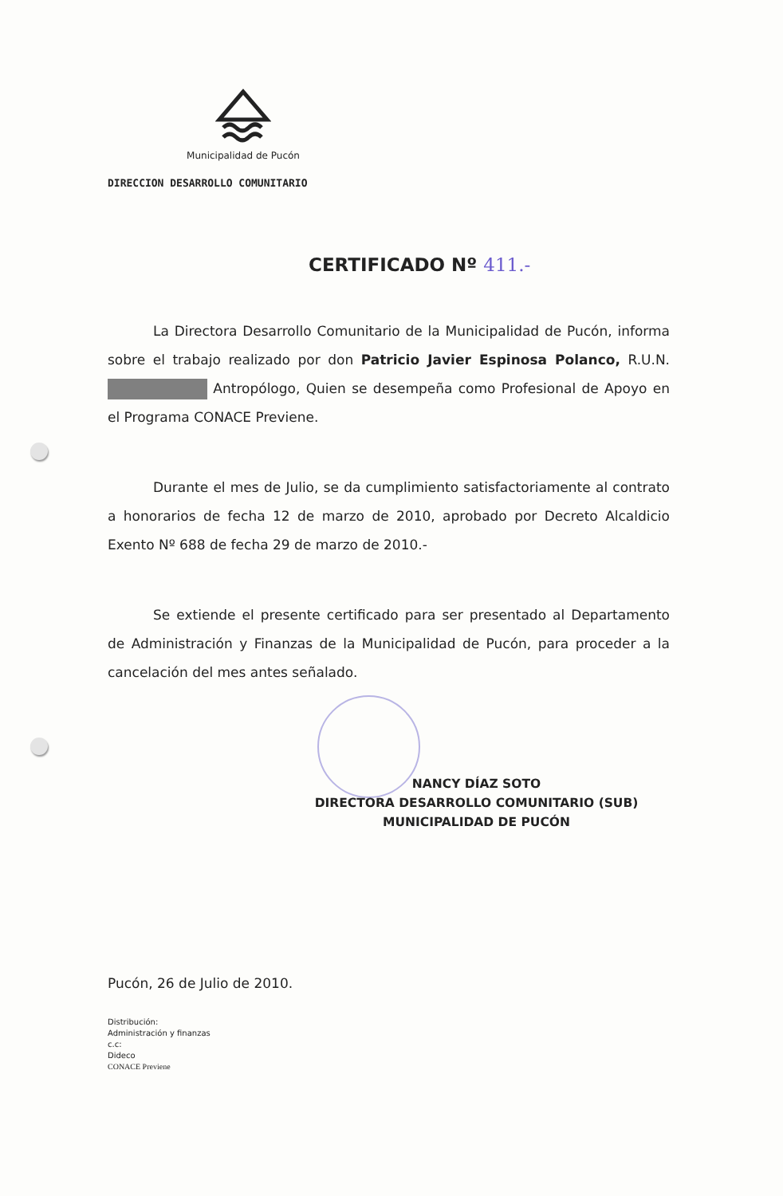Municipalidad de Pucón
DIRECCION DESARROLLO COMUNITARIO
CERTIFICADO Nº 411.-
La Directora Desarrollo Comunitario de la Municipalidad de Pucón, informa sobre el trabajo realizado por don Patricio Javier Espinosa Polanco, R.U.N. Antropólogo, Quien se desempeña como Profesional de Apoyo en el Programa CONACE Previene.
Durante el mes de Julio, se da cumplimiento satisfactoriamente al contrato a honorarios de fecha 12 de marzo de 2010, aprobado por Decreto Alcaldicio Exento Nº 688 de fecha 29 de marzo de 2010.-
Se extiende el presente certificado para ser presentado al Departamento de Administración y Finanzas de la Municipalidad de Pucón, para proceder a la cancelación del mes antes señalado.
NANCY DÍAZ SOTO
DIRECTORA DESARROLLO COMUNITARIO (SUB)
MUNICIPALIDAD DE PUCÓN
Pucón, 26 de Julio de 2010.
Distribución:
Administración y finanzas
c.c:
Dideco
CONACE Previene